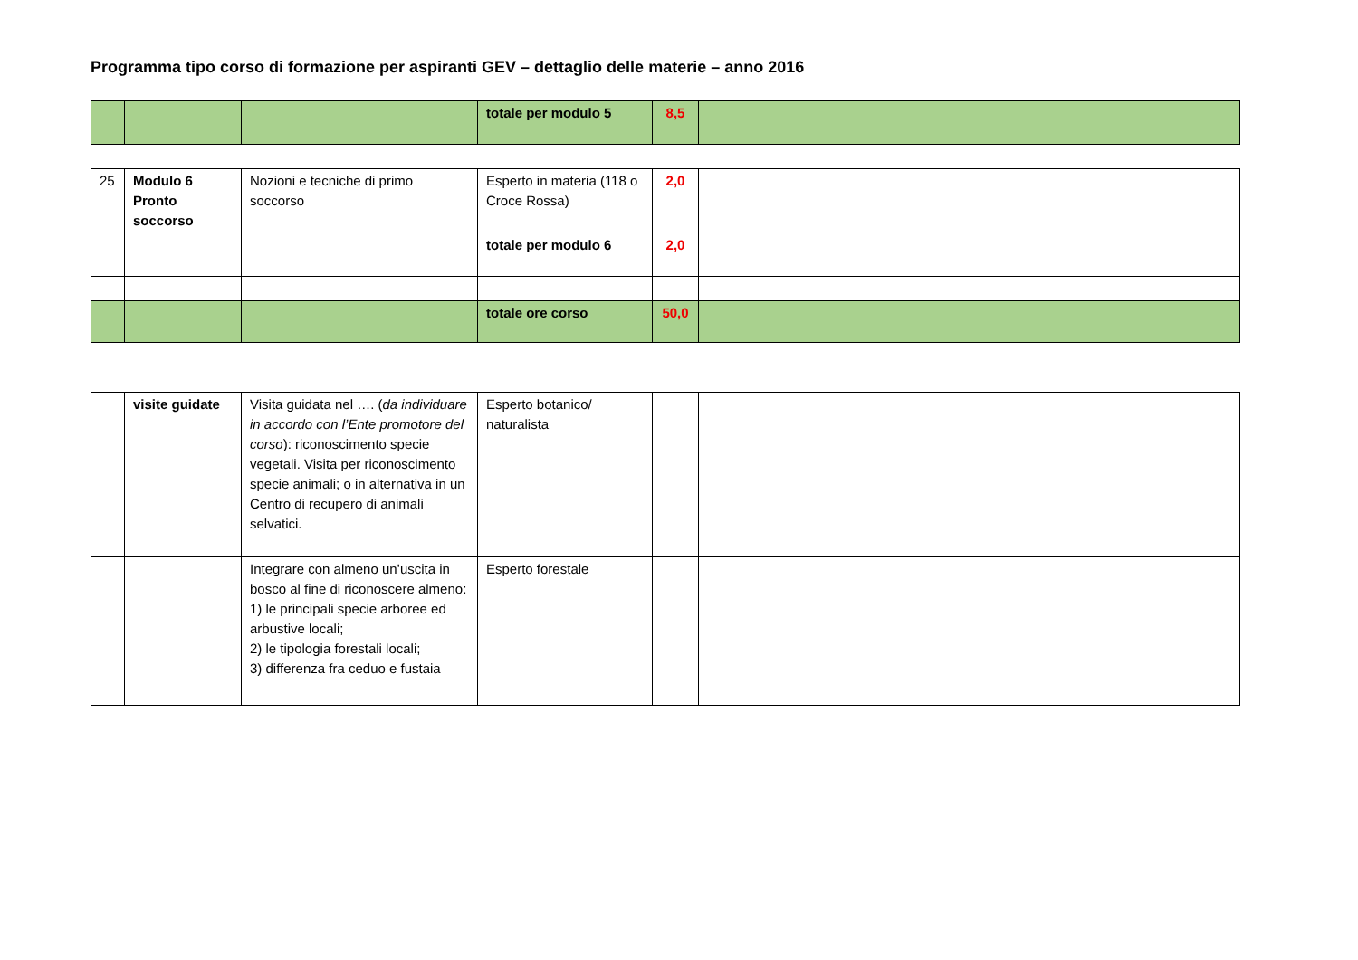Programma tipo corso di formazione per aspiranti GEV – dettaglio delle materie – anno 2016
| | | | totale per modulo 5 | 8,5 | |
| 25 | Modulo 6 Pronto soccorso | Nozioni e tecniche di primo soccorso | Esperto in materia (118 o Croce Rossa) | 2,0 | |
| | | | totale per modulo 6 | 2,0 | |
| | | | totale ore corso | 50,0 | |
| | visite guidate | Visita guidata nel …. ( da individuare in accordo con l’Ente promotore del corso ): riconoscimento specie vegetali. Visita per riconoscimento specie animali; o in alternativa in un Centro di recupero di animali selvatici. | Esperto botanico/ naturalista | | |
| | | Integrare con almeno un’uscita in bosco al fine di riconoscere almeno: 1) le principali specie arboree ed arbustive locali; 2) le tipologia forestali locali; 3) differenza fra ceduo e fustaia | Esperto forestale | | |